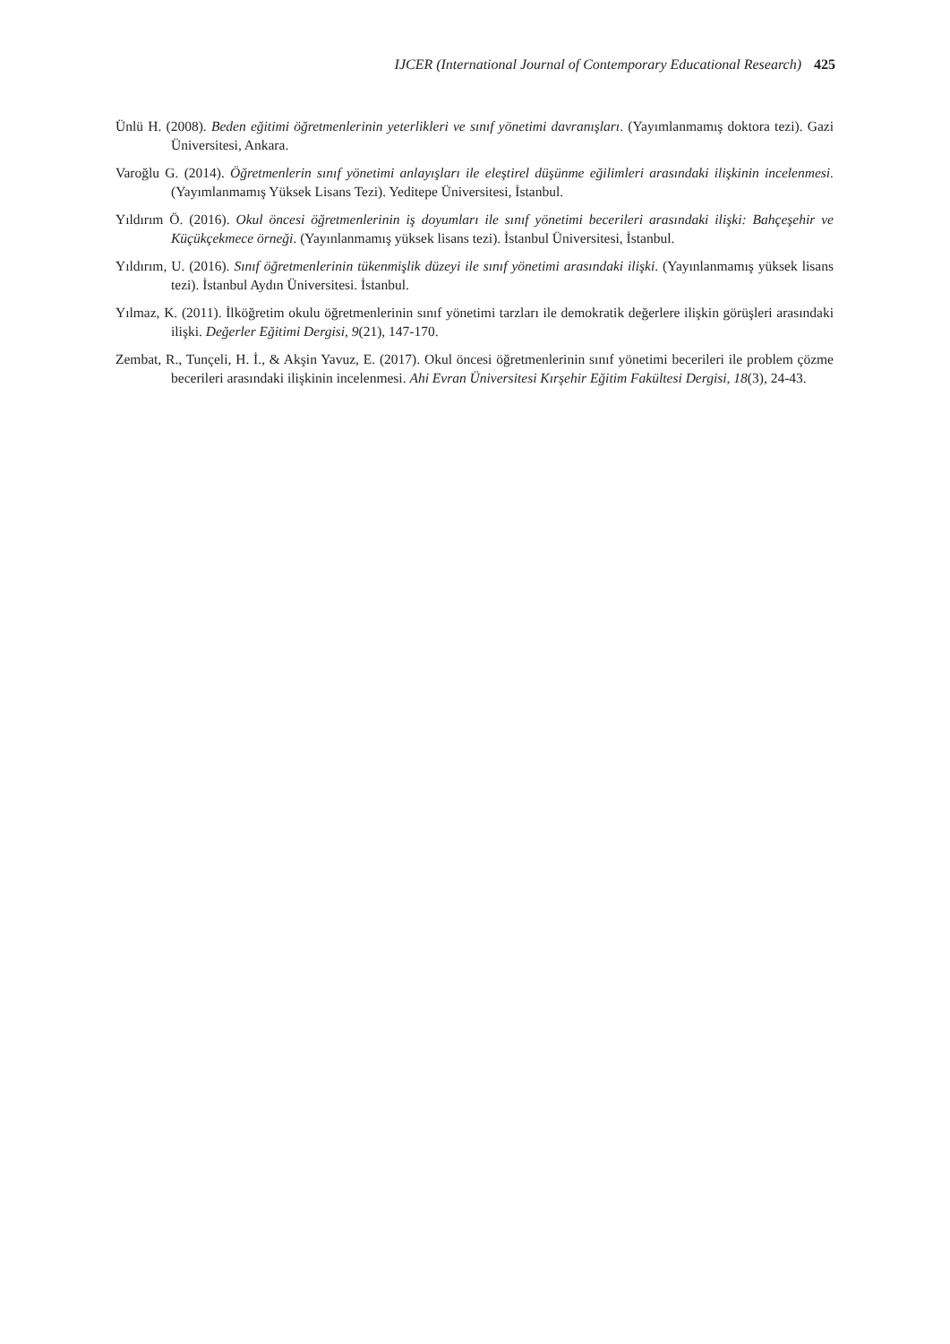IJCER (International Journal of Contemporary Educational Research) 425
Ünlü H. (2008). Beden eğitimi öğretmenlerinin yeterlikleri ve sınıf yönetimi davranışları. (Yayımlanmamış doktora tezi). Gazi Üniversitesi, Ankara.
Varoğlu G. (2014). Öğretmenlerin sınıf yönetimi anlayışları ile eleştirel düşünme eğilimleri arasındaki ilişkinin incelenmesi. (Yayımlanmamış Yüksek Lisans Tezi). Yeditepe Üniversitesi, İstanbul.
Yıldırım Ö. (2016). Okul öncesi öğretmenlerinin iş doyumları ile sınıf yönetimi becerileri arasındaki ilişki: Bahçeşehir ve Küçükçekmece örneği. (Yayınlanmamış yüksek lisans tezi). İstanbul Üniversitesi, İstanbul.
Yıldırım, U. (2016). Sınıf öğretmenlerinin tükenmişlik düzeyi ile sınıf yönetimi arasındaki ilişki. (Yayınlanmamış yüksek lisans tezi). İstanbul Aydın Üniversitesi. İstanbul.
Yılmaz, K. (2011). İlköğretim okulu öğretmenlerinin sınıf yönetimi tarzları ile demokratik değerlere ilişkin görüşleri arasındaki ilişki. Değerler Eğitimi Dergisi, 9(21), 147-170.
Zembat, R., Tunçeli, H. İ., & Akşin Yavuz, E. (2017). Okul öncesi öğretmenlerinin sınıf yönetimi becerileri ile problem çözme becerileri arasındaki ilişkinin incelenmesi. Ahi Evran Üniversitesi Kırşehir Eğitim Fakültesi Dergisi, 18(3), 24-43.